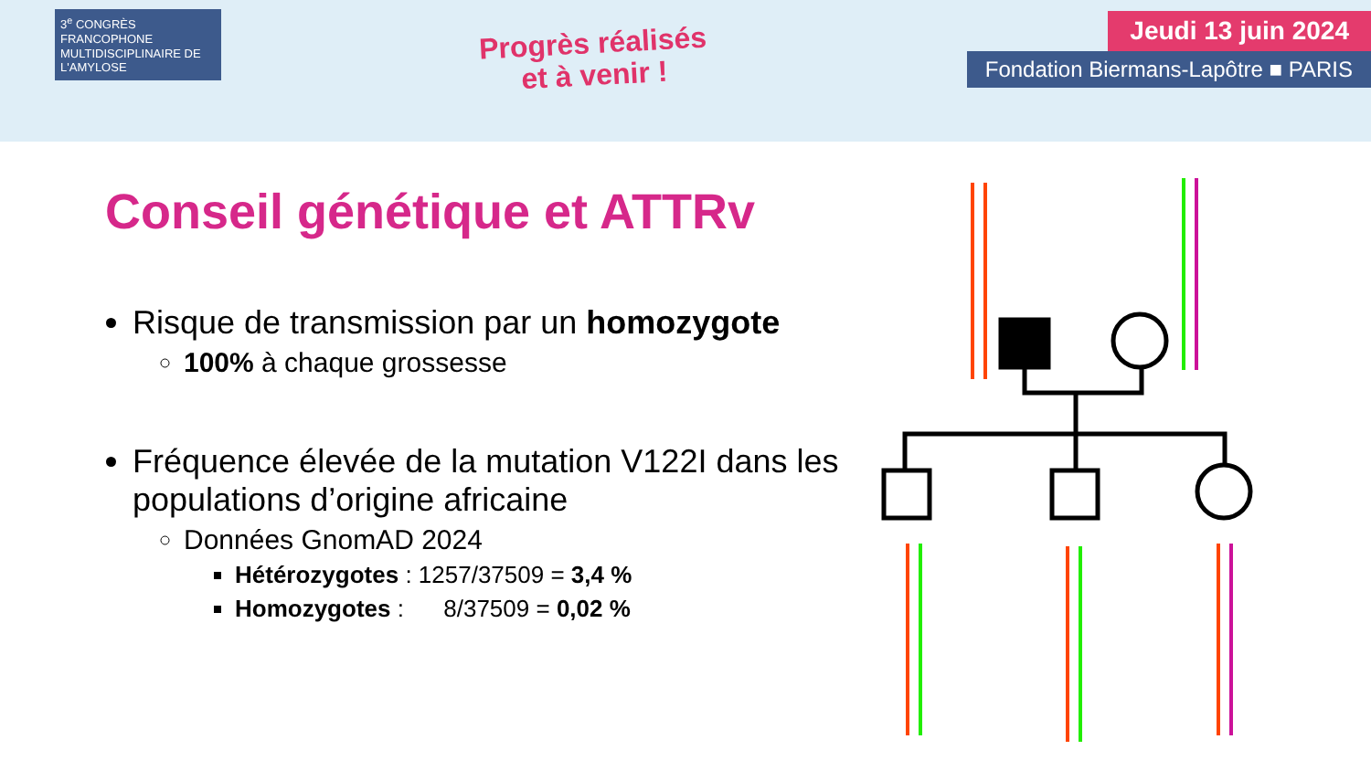3<sup>e</sup> CONGRÈS FRANCOPHONE MULTIDISCIPLINAIRE DE L'AMYLOSE
Progrès réalisés
et à venir !
Jeudi 13 juin 2024
Fondation Biermans-Lapôtre ■ PARIS
Conseil génétique et ATTRv
Risque de transmission par un homozygote
100% à chaque grossesse
Fréquence élevée de la mutation V122I dans les populations d’origine africaine
Données GnomAD 2024
Hétérozygotes : 1257/37509 = 3,4 %
Homozygotes : 8/37509 = 0,02 %